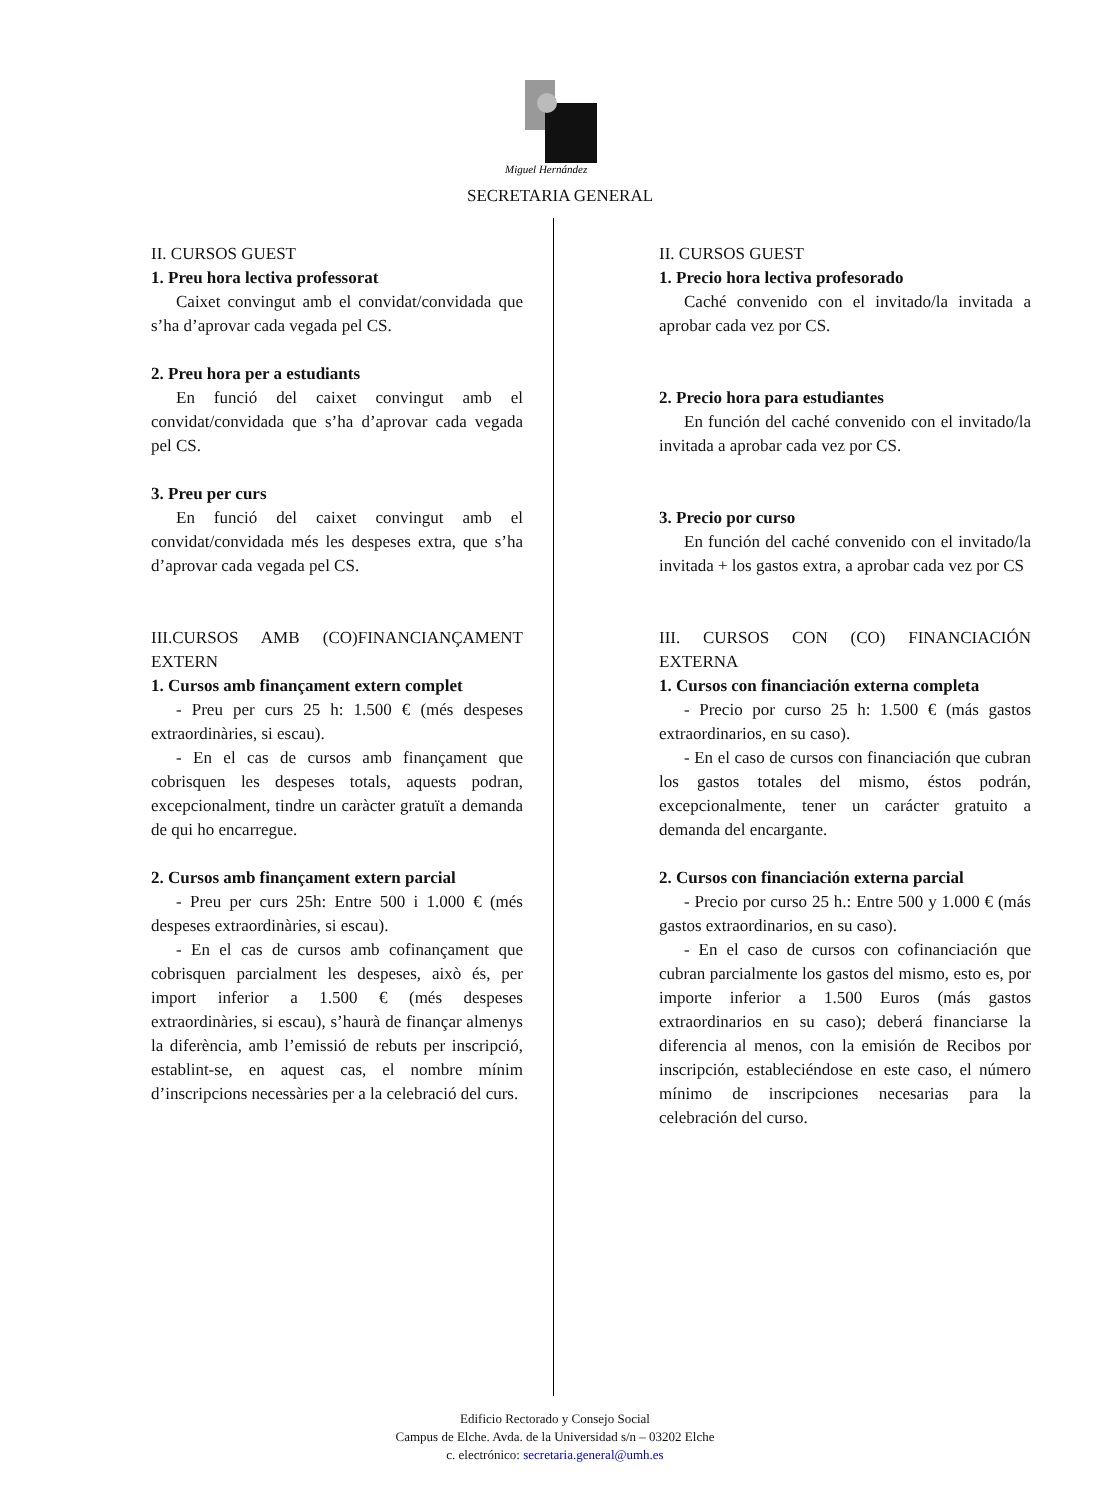Miguel Hernández
SECRETARIA GENERAL
II. CURSOS GUEST
1. Preu hora lectiva professorat
Caixet convingut amb el convidat/convidada que s’ha d’aprovar cada vegada pel CS.
2. Preu hora per a estudiants
En funció del caixet convingut amb el convidat/convidada que s’ha d’aprovar cada vegada pel CS.
3. Preu per curs
En funció del caixet convingut amb el convidat/convidada més les despeses extra, que s’ha d’aprovar cada vegada pel CS.
III.CURSOS AMB (CO)FINANCIANÇAMENT EXTERN
1. Cursos amb finançament extern complet
- Preu per curs 25 h: 1.500 € (més despeses extraordinàries, si escau).
- En el cas de cursos amb finançament que cobrisquen les despeses totals, aquests podran, excepcionalment, tindre un caràcter gratuït a demanda de qui ho encarregue.
2. Cursos amb finançament extern parcial
- Preu per curs 25h: Entre 500 i 1.000 € (més despeses extraordinàries, si escau).
- En el cas de cursos amb cofinançament que cobrisquen parcialment les despeses, això és, per import inferior a 1.500 € (més despeses extraordinàries, si escau), s’haurà de finançar almenys la diferència, amb l’emissió de rebuts per inscripció, establint-se, en aquest cas, el nombre mínim d’inscripcions necessàries per a la celebració del curs.
II. CURSOS GUEST
1. Precio hora lectiva profesorado
Caché convenido con el invitado/la invitada a aprobar cada vez por CS.
2. Precio hora para estudiantes
En función del caché convenido con el invitado/la invitada a aprobar cada vez por CS.
3. Precio por curso
En función del caché convenido con el invitado/la invitada + los gastos extra, a aprobar cada vez por CS
III. CURSOS CON (CO) FINANCIACIÓN EXTERNA
1. Cursos con financiación externa completa
- Precio por curso 25 h: 1.500 € (más gastos extraordinarios, en su caso).
- En el caso de cursos con financiación que cubran los gastos totales del mismo, éstos podrán, excepcionalmente, tener un carácter gratuito a demanda del encargante.
2. Cursos con financiación externa parcial
- Precio por curso 25 h.: Entre 500 y 1.000 € (más gastos extraordinarios, en su caso).
- En el caso de cursos con cofinanciación que cubran parcialmente los gastos del mismo, esto es, por importe inferior a 1.500 Euros (más gastos extraordinarios en su caso); deberá financiarse la diferencia al menos, con la emisión de Recibos por inscripción, estableciéndose en este caso, el número mínimo de inscripciones necesarias para la celebración del curso.
Edificio Rectorado y Consejo Social
Campus de Elche. Avda. de la Universidad s/n – 03202 Elche
c. electrónico: secretaria.general@umh.es